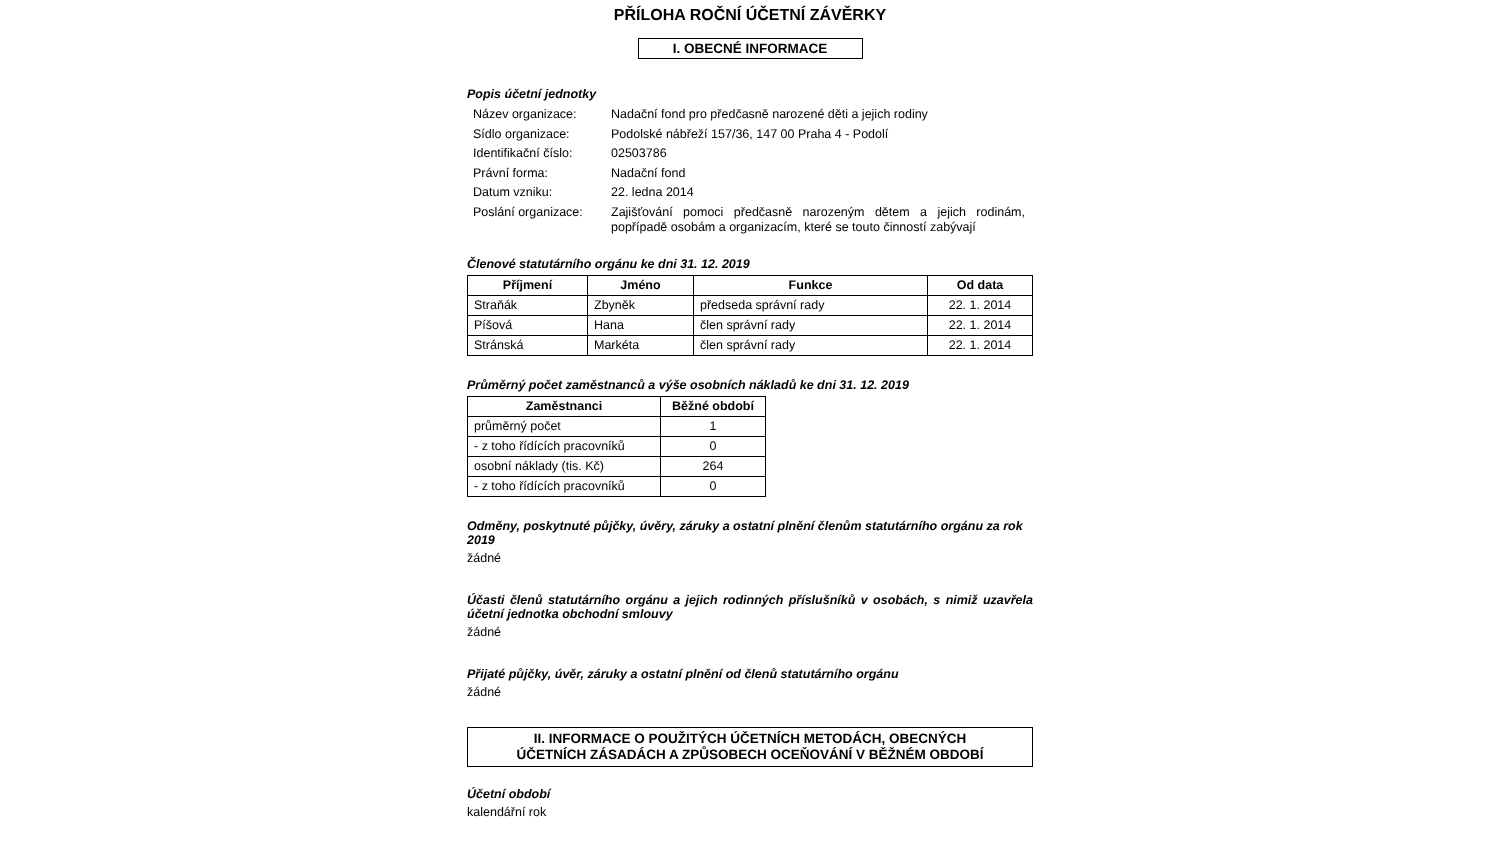PŘÍLOHA ROČNÍ ÚČETNÍ ZÁVĚRKY
I. OBECNÉ INFORMACE
Popis účetní jednotky
| Název organizace: | Nadační fond pro předčasně narozené děti a jejich rodiny |
| Sídlo organizace: | Podolské nábřeží 157/36, 147 00 Praha 4 - Podolí |
| Identifikační číslo: | 02503786 |
| Právní forma: | Nadační fond |
| Datum vzniku: | 22. ledna 2014 |
| Poslání organizace: | Zajišťování pomoci předčasně narozeným dětem a jejich rodinám, popřípadě osobám a organizacím, které se touto činností zabývají |
Členové statutárního orgánu ke dni 31. 12. 2019
| Příjmení | Jméno | Funkce | Od data |
| --- | --- | --- | --- |
| Straňák | Zbyněk | předseda správní rady | 22. 1. 2014 |
| Píšová | Hana | člen správní rady | 22. 1. 2014 |
| Stránská | Markéta | člen správní rady | 22. 1. 2014 |
Průměrný počet zaměstnanců a výše osobních nákladů ke dni 31. 12. 2019
| Zaměstnanci | Běžné období |
| --- | --- |
| průměrný počet | 1 |
| - z toho řídících pracovníků | 0 |
| osobní náklady (tis. Kč) | 264 |
| - z toho řídících pracovníků | 0 |
Odměny, poskytnuté půjčky, úvěry, záruky a ostatní plnění členům statutárního orgánu za rok 2019
žádné
Účasti členů statutárního orgánu a jejich rodinných příslušníků v osobách, s nimiž uzavřela účetní jednotka obchodní smlouvy
žádné
Přijaté půjčky, úvěr, záruky a ostatní plnění od členů statutárního orgánu
žádné
II. INFORMACE O POUŽITÝCH ÚČETNÍCH METODÁCH, OBECNÝCH
ÚČETNÍCH ZÁSADÁCH A ZPŮSOBECH OCEŇOVÁNÍ V BĚŽNÉM OBDOBÍ
Účetní období
kalendářní rok